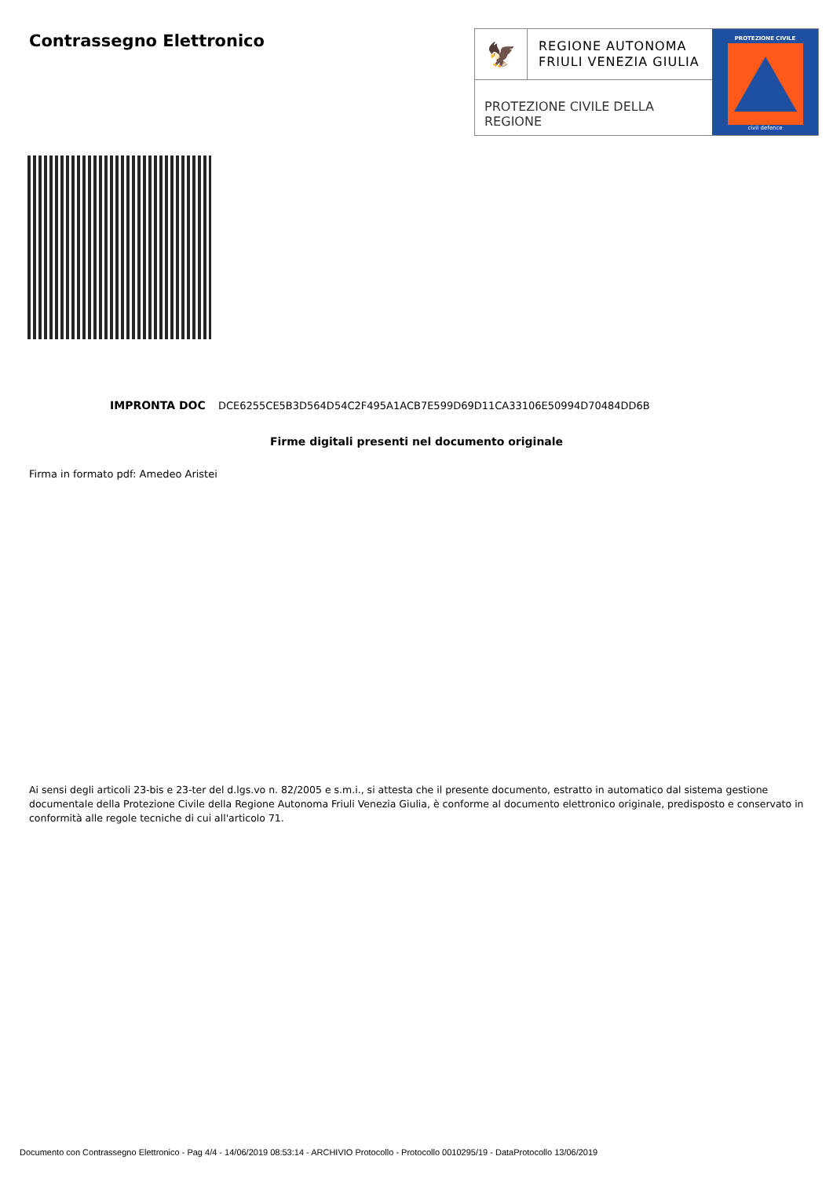Contrassegno Elettronico
🦅
REGIONE AUTONOMA
FRIULI VENEZIA GIULIA
PROTEZIONE CIVILE DELLA REGIONE
PROTEZIONE CIVILE
civil defence
IMPRONTA DOC DCE6255CE5B3D564D54C2F495A1ACB7E599D69D11CA33106E50994D70484DD6B
Firme digitali presenti nel documento originale
Firma in formato pdf: Amedeo Aristei
Ai sensi degli articoli 23-bis e 23-ter del d.lgs.vo n. 82/2005 e s.m.i., si attesta che il presente documento, estratto in automatico dal sistema gestione documentale della Protezione Civile della Regione Autonoma Friuli Venezia Giulia, è conforme al documento elettronico originale, predisposto e conservato in conformità alle regole tecniche di cui all'articolo 71.
Documento con Contrassegno Elettronico - Pag 4/4 - 14/06/2019 08:53:14 - ARCHIVIO Protocollo - Protocollo 0010295/19 - DataProtocollo 13/06/2019